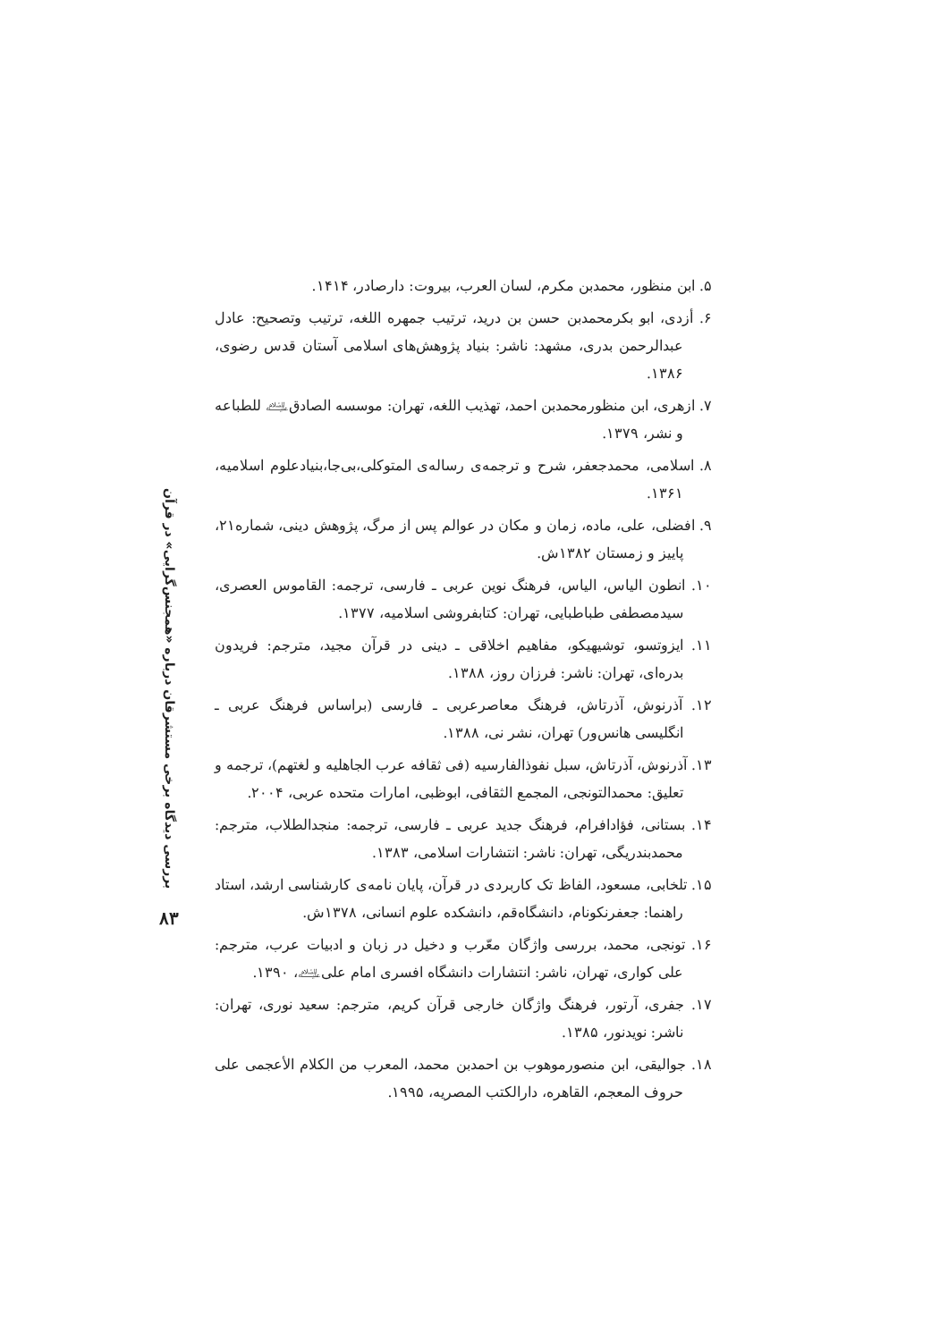۵. ابن منظور، محمدبن مکرم، لسان العرب، بیروت: دارصادر، ۱۴۱۴.
۶. أزدی، ابو بکرمحمدبن حسن بن درید، ترتیب جمهره اللغه، ترتیب وتصحیح: عادل عبدالرحمن بدری، مشهد: ناشر: بنیاد پژوهش‌های اسلامی آستان قدس رضوی، ۱۳۸۶.
۷. ازهری، ابن منظورمحمدبن احمد، تهذیب اللغه، تهران: موسسه الصادق﵇ للطباعه و نشر، ۱۳۷۹.
۸. اسلامی، محمدجعفر، شرح و ترجمه‌ی رساله‌ی المتوکلی،بی‌جا،بنیادعلوم اسلامیه، ۱۳۶۱.
۹. افضلی، علی، ماده، زمان و مکان در عوالم پس از مرگ، پژوهش دینی، شماره۲۱، پاییز و زمستان ۱۳۸۲ش.
۱۰. انطون الیاس، الیاس، فرهنگ نوین عربی ـ فارسی، ترجمه: القاموس العصری، سیدمصطفی طباطبایی، تهران: کتابفروشی اسلامیه، ۱۳۷۷.
۱۱. ایزوتسو، توشیهیکو، مفاهیم اخلاقی ـ دینی در قرآن مجید، مترجم: فریدون بدره‌ای، تهران: ناشر: فرزان روز، ۱۳۸۸.
۱۲. آذرنوش، آذرتاش، فرهنگ معاصرعربی ـ فارسی (براساس فرهنگ عربی ـ انگلیسی هانس‌ور) تهران، نشر نی، ۱۳۸۸.
۱۳. آذرنوش، آذرتاش، سبل نفوذالفارسیه (فی ثقافه عرب الجاهلیه و لغتهم)، ترجمه و تعلیق: محمدالتونجی، المجمع الثقافی، ابوظبی، امارات متحده عربی، ۲۰۰۴.
۱۴. بستانی، فؤادافرام، فرهنگ جدید عربی ـ فارسی، ترجمه: منجدالطلاب، مترجم: محمدبندریگی، تهران: ناشر: انتشارات اسلامی، ۱۳۸۳.
۱۵. تلخابی، مسعود، الفاظ تک کاربردی در قرآن، پایان نامه‌ی کارشناسی ارشد، استاد راهنما: جعفرنکونام، دانشگاه‌قم، دانشکده علوم انسانی، ۱۳۷۸ش.
۱۶. تونجی، محمد، بررسی واژگان معّرب و دخیل در زبان و ادبیات عرب، مترجم: علی کواری، تهران، ناشر: انتشارات دانشگاه افسری امام علی﵇، ۱۳۹۰.
۱۷. جفری، آرتور، فرهنگ واژگان خارجی قرآن کریم، مترجم: سعید نوری، تهران: ناشر: نویدنور، ۱۳۸۵.
۱۸. جوالیقی، ابن منصورموهوب بن احمدبن محمد، المعرب من الکلام الأعجمی علی حروف المعجم، القاهره، دارالکتب المصریه، ۱۹۹۵.
بررسی دیدگاه برخی مستشرقان درباره «همجنس‌گرایی» در قرآن
۸۳